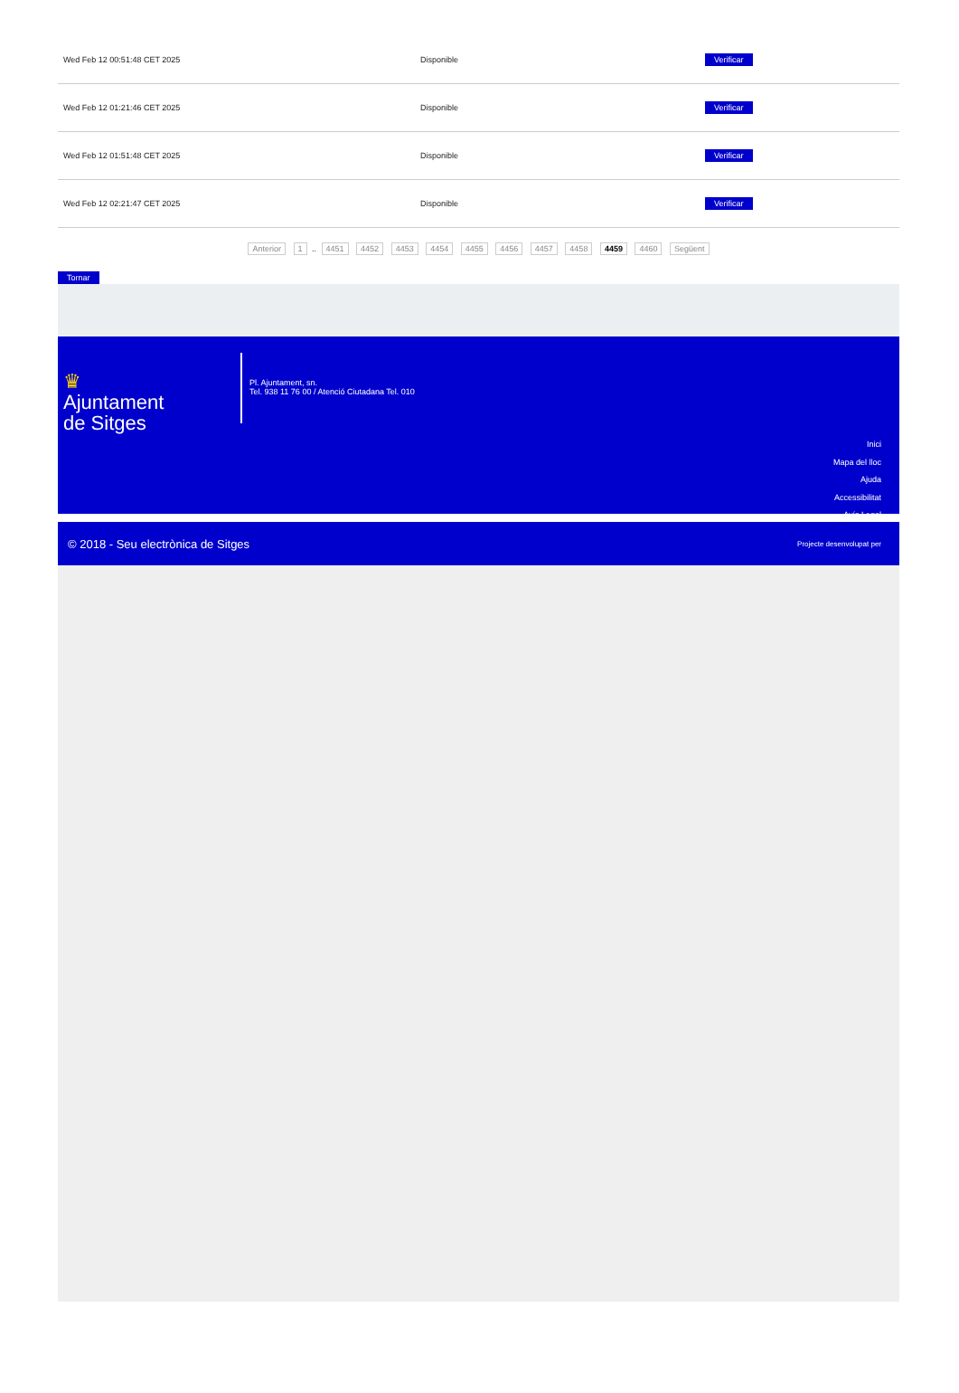| Wed Feb 12 00:51:48 CET 2025 | Disponible | Verificar |
| Wed Feb 12 01:21:46 CET 2025 | Disponible | Verificar |
| Wed Feb 12 01:51:48 CET 2025 | Disponible | Verificar |
| Wed Feb 12 02:21:47 CET 2025 | Disponible | Verificar |
Anterior 1 .. 4451 4452 4453 4454 4455 4456 4457 4458 4459 4460 Següent
Tornar
♛
Ajuntament
de Sitges
Pl. Ajuntament, sn.
Tel. 938 11 76 00 / Atenció Ciutadana Tel. 010
Inici
Mapa del lloc
Ajuda
Accessibilitat
Avís Legal
© 2018 - Seu electrònica de Sitges Projecte desenvolupat per